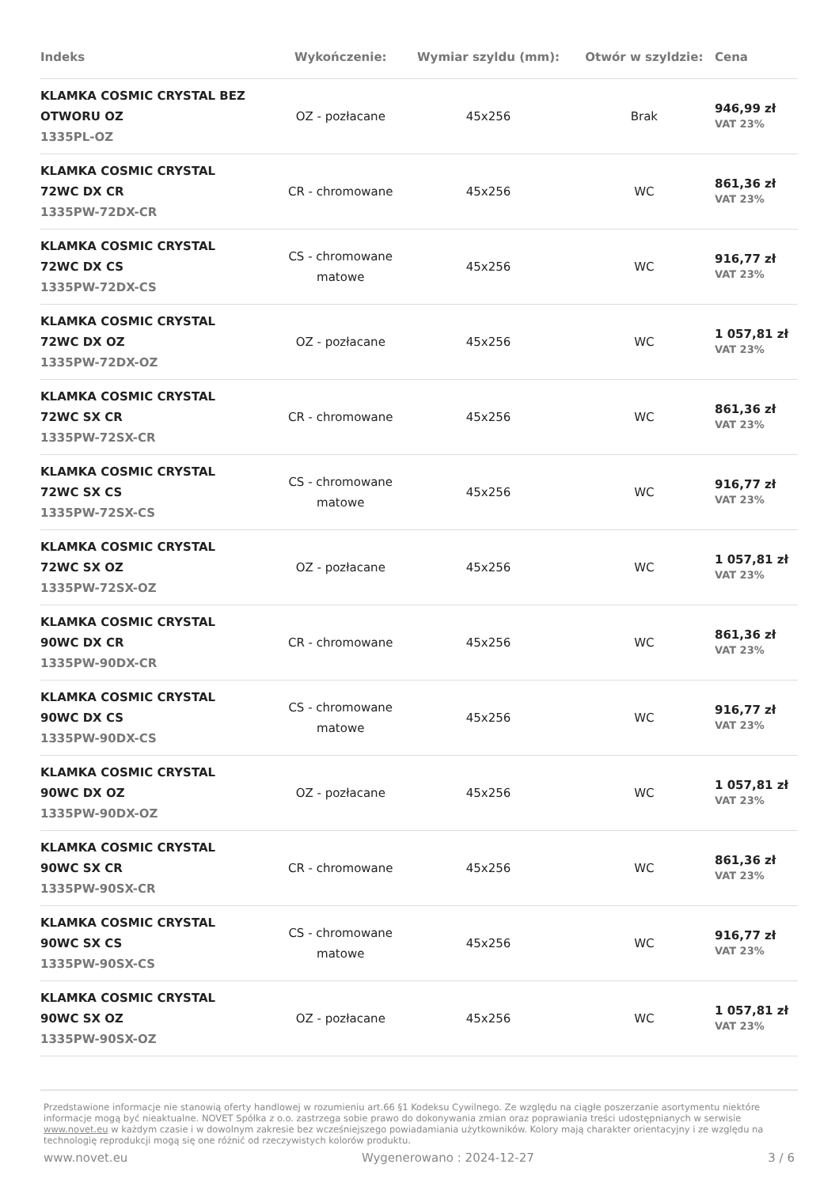| Indeks | Wykończenie: | Wymiar szyldu (mm): | Otwór w szyldzie: | Cena |
| --- | --- | --- | --- | --- |
| KLAMKA COSMIC CRYSTAL BEZ OTWORU OZ 1335PL-OZ | OZ - pozłacane | 45x256 | Brak | 946,99 zł VAT 23% |
| KLAMKA COSMIC CRYSTAL 72WC DX CR 1335PW-72DX-CR | CR - chromowane | 45x256 | WC | 861,36 zł VAT 23% |
| KLAMKA COSMIC CRYSTAL 72WC DX CS 1335PW-72DX-CS | CS - chromowane matowe | 45x256 | WC | 916,77 zł VAT 23% |
| KLAMKA COSMIC CRYSTAL 72WC DX OZ 1335PW-72DX-OZ | OZ - pozłacane | 45x256 | WC | 1 057,81 zł VAT 23% |
| KLAMKA COSMIC CRYSTAL 72WC SX CR 1335PW-72SX-CR | CR - chromowane | 45x256 | WC | 861,36 zł VAT 23% |
| KLAMKA COSMIC CRYSTAL 72WC SX CS 1335PW-72SX-CS | CS - chromowane matowe | 45x256 | WC | 916,77 zł VAT 23% |
| KLAMKA COSMIC CRYSTAL 72WC SX OZ 1335PW-72SX-OZ | OZ - pozłacane | 45x256 | WC | 1 057,81 zł VAT 23% |
| KLAMKA COSMIC CRYSTAL 90WC DX CR 1335PW-90DX-CR | CR - chromowane | 45x256 | WC | 861,36 zł VAT 23% |
| KLAMKA COSMIC CRYSTAL 90WC DX CS 1335PW-90DX-CS | CS - chromowane matowe | 45x256 | WC | 916,77 zł VAT 23% |
| KLAMKA COSMIC CRYSTAL 90WC DX OZ 1335PW-90DX-OZ | OZ - pozłacane | 45x256 | WC | 1 057,81 zł VAT 23% |
| KLAMKA COSMIC CRYSTAL 90WC SX CR 1335PW-90SX-CR | CR - chromowane | 45x256 | WC | 861,36 zł VAT 23% |
| KLAMKA COSMIC CRYSTAL 90WC SX CS 1335PW-90SX-CS | CS - chromowane matowe | 45x256 | WC | 916,77 zł VAT 23% |
| KLAMKA COSMIC CRYSTAL 90WC SX OZ 1335PW-90SX-OZ | OZ - pozłacane | 45x256 | WC | 1 057,81 zł VAT 23% |
Przedstawione informacje nie stanowią oferty handlowej w rozumieniu art.66 §1 Kodeksu Cywilnego. Ze względu na ciągłe poszerzanie asortymentu niektóre informacje mogą być nieaktualne. NOVET Spółka z o.o. zastrzega sobie prawo do dokonywania zmian oraz poprawiania treści udostępnianych w serwisie www.novet.eu w każdym czasie i w dowolnym zakresie bez wcześniejszego powiadamiania użytkowników. Kolory mają charakter orientacyjny i ze względu na technologię reprodukcji mogą się one różnić od rzeczywistych kolorów produktu.
www.novet.eu Wygenerowano : 2024-12-27 3 / 6